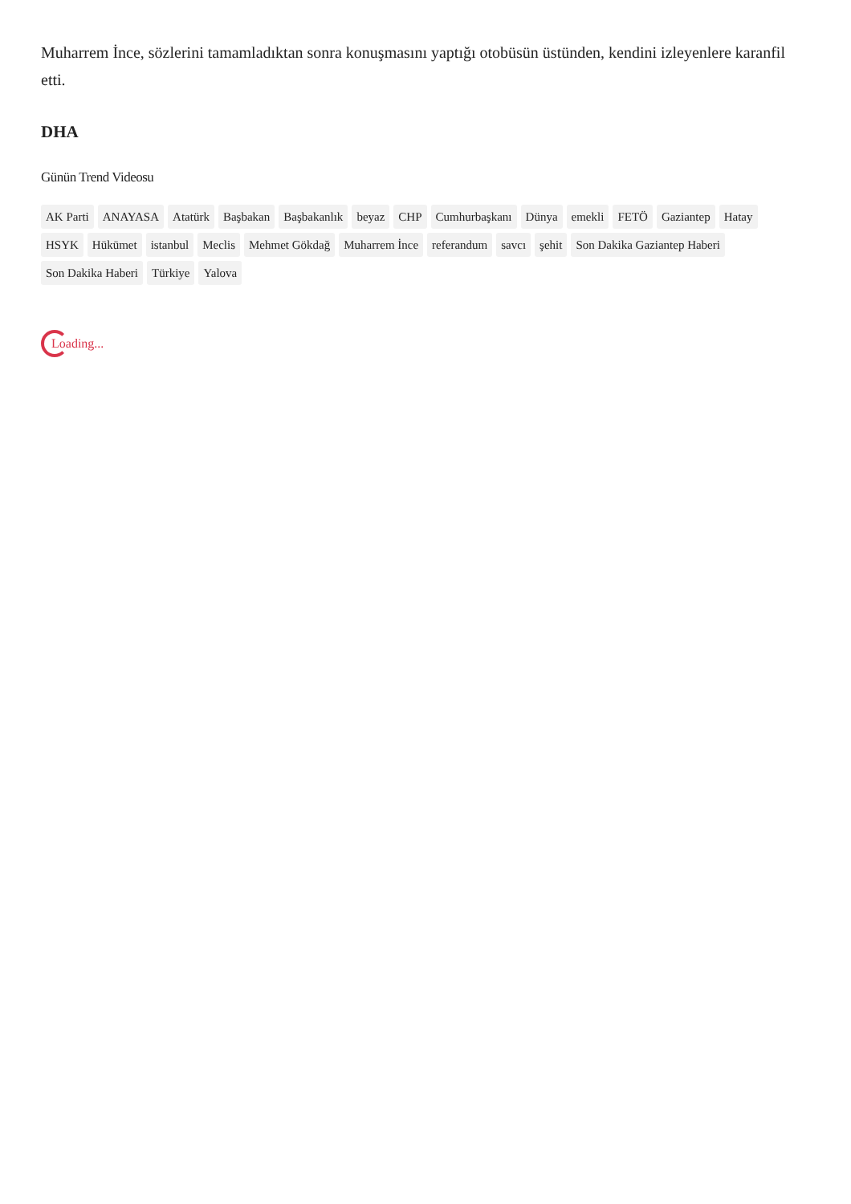Muharrem İnce, sözlerini tamamladıktan sonra konuşmasını yaptığı otobüsün üstünden, kendini izleyenlere karanfil etti.
DHA
Günün Trend Videosu
AK Parti ANAYASA Atatürk Başbakan Başbakanlık beyaz CHP Cumhurbaşkanı Dünya emekli FETÖ Gaziantep Hatay HSYK Hükümet istanbul Meclis Mehmet Gökdağ Muharrem İnce referandum savcı şehit Son Dakika Gaziantep Haberi Son Dakika Haberi Türkiye Yalova
Loading...